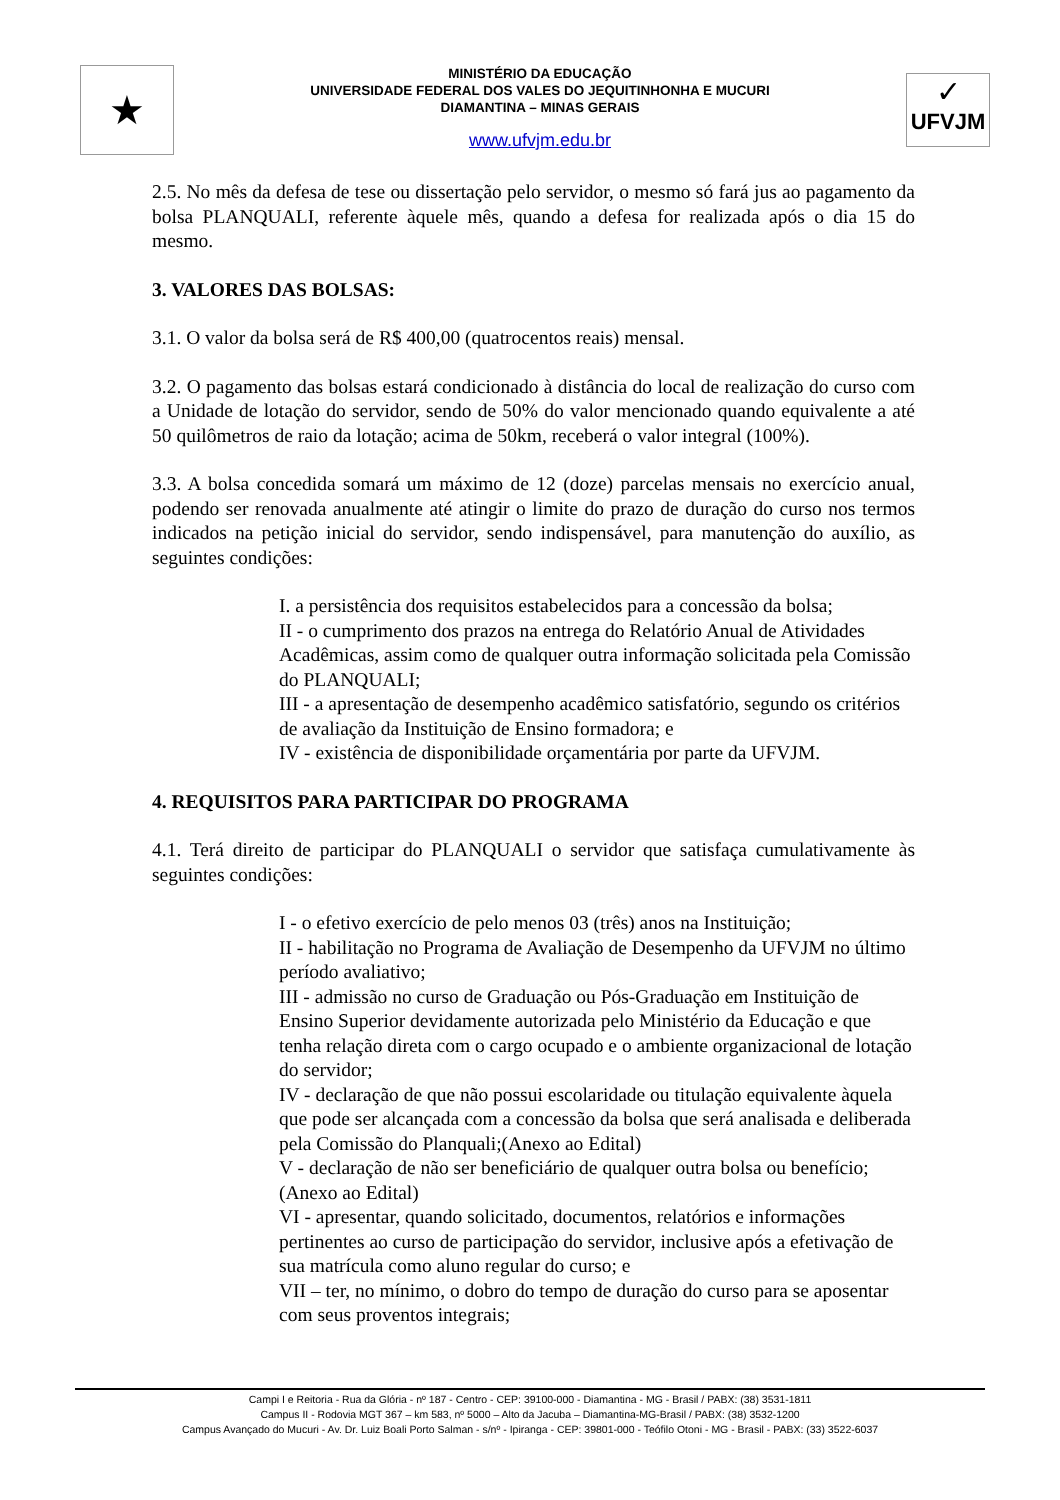★
MINISTÉRIO DA EDUCAÇÃO
UNIVERSIDADE FEDERAL DOS VALES DO JEQUITINHONHA E MUCURI
DIAMANTINA – MINAS GERAIS
www.ufvjm.edu.br
✓
UFVJM
2.5. No mês da defesa de tese ou dissertação pelo servidor, o mesmo só fará jus ao pagamento da bolsa PLANQUALI, referente àquele mês, quando a defesa for realizada após o dia 15 do mesmo.
3. VALORES DAS BOLSAS:
3.1. O valor da bolsa será de R$ 400,00 (quatrocentos reais) mensal.
3.2. O pagamento das bolsas estará condicionado à distância do local de realização do curso com a Unidade de lotação do servidor, sendo de 50% do valor mencionado quando equivalente a até 50 quilômetros de raio da lotação; acima de 50km, receberá o valor integral (100%).
3.3. A bolsa concedida somará um máximo de 12 (doze) parcelas mensais no exercício anual, podendo ser renovada anualmente até atingir o limite do prazo de duração do curso nos termos indicados na petição inicial do servidor, sendo indispensável, para manutenção do auxílio, as seguintes condições:
I. a persistência dos requisitos estabelecidos para a concessão da bolsa;
II - o cumprimento dos prazos na entrega do Relatório Anual de Atividades Acadêmicas, assim como de qualquer outra informação solicitada pela Comissão do PLANQUALI;
III - a apresentação de desempenho acadêmico satisfatório, segundo os critérios de avaliação da Instituição de Ensino formadora; e
IV - existência de disponibilidade orçamentária por parte da UFVJM.
4. REQUISITOS PARA PARTICIPAR DO PROGRAMA
4.1. Terá direito de participar do PLANQUALI o servidor que satisfaça cumulativamente às seguintes condições:
I - o efetivo exercício de pelo menos 03 (três) anos na Instituição;
II - habilitação no Programa de Avaliação de Desempenho da UFVJM no último período avaliativo;
III - admissão no curso de Graduação ou Pós-Graduação em Instituição de Ensino Superior devidamente autorizada pelo Ministério da Educação e que tenha relação direta com o cargo ocupado e o ambiente organizacional de lotação do servidor;
IV - declaração de que não possui escolaridade ou titulação equivalente àquela que pode ser alcançada com a concessão da bolsa que será analisada e deliberada pela Comissão do Planquali;(Anexo ao Edital)
V - declaração de não ser beneficiário de qualquer outra bolsa ou benefício;(Anexo ao Edital)
VI - apresentar, quando solicitado, documentos, relatórios e informações pertinentes ao curso de participação do servidor, inclusive após a efetivação de sua matrícula como aluno regular do curso; e
VII – ter, no mínimo, o dobro do tempo de duração do curso para se aposentar com seus proventos integrais;
Campi I e Reitoria - Rua da Glória - nº 187 - Centro - CEP: 39100-000 - Diamantina - MG - Brasil / PABX: (38) 3531-1811
Campus II - Rodovia MGT 367 – km 583, nº 5000 – Alto da Jacuba – Diamantina-MG-Brasil / PABX: (38) 3532-1200
Campus Avançado do Mucuri - Av. Dr. Luiz Boali Porto Salman - s/nº - Ipiranga - CEP: 39801-000 - Teófilo Otoni - MG - Brasil - PABX: (33) 3522-6037